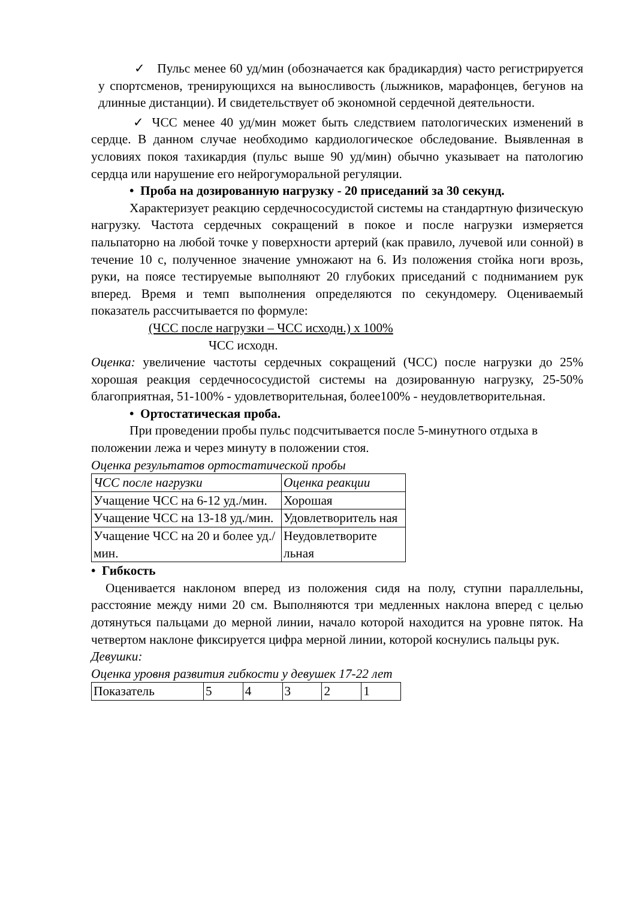✓ Пульс менее 60 уд/мин (обозначается как брадикардия) часто регистрируется у спортсменов, тренирующихся на выносливость (лыжников, марафонцев, бегунов на длинные дистанции). И свидетельствует об экономной сердечной деятельности.
✓ ЧСС менее 40 уд/мин может быть следствием патологических изменений в сердце. В данном случае необходимо кардиологическое обследование. Выявленная в условиях покоя тахикардия (пульс выше 90 уд/мин) обычно указывает на патологию сердца или нарушение его нейрогуморальной регуляции.
• Проба на дозированную нагрузку - 20 приседаний за 30 секунд.
Характеризует реакцию сердечнососудистой системы на стандартную физическую нагрузку. Частота сердечных сокращений в покое и после нагрузки измеряется пальпаторно на любой точке у поверхности артерий (как правило, лучевой или сонной) в течение 10 с, полученное значение умножают на 6. Из положения стойка ноги врозь, руки, на поясе тестируемые выполняют 20 глубоких приседаний с подниманием рук вперед. Время и темп выполнения определяются по секундомеру. Оцениваемый показатель рассчитывается по формуле:
(ЧСС после нагрузки – ЧСС исходн.) х 100%
ЧСС исходн.
Оценка: увеличение частоты сердечных сокращений (ЧСС) после нагрузки до 25% хорошая реакция сердечнососудистой системы на дозированную нагрузку, 25-50% благоприятная, 51-100% - удовлетворительная, более100% - неудовлетворительная.
• Ортостатическая проба.
При проведении пробы пульс подсчитывается после 5-минутного отдыха в положении лежа и через минуту в положении стоя.
Оценка результатов ортостатической пробы
| ЧСС после нагрузки | Оценка реакции |
| Учащение ЧСС на 6-12 уд./мин. | Хорошая |
| Учащение ЧСС на 13-18 уд./мин. | Удовлетворитель ная |
| Учащение ЧСС на 20 и более уд./мин. | Неудовлетворите льная |
• Гибкость
Оценивается наклоном вперед из положения сидя на полу, ступни параллельны, расстояние между ними 20 см. Выполняются три медленных наклона вперед с целью дотянуться пальцами до мерной линии, начало которой находится на уровне пяток. На четвертом наклоне фиксируется цифра мерной линии, которой коснулись пальцы рук.
Девушки:
Оценка уровня развития гибкости у девушек 17-22 лет
| Показатель | 5 | 4 | 3 | 2 | 1 |